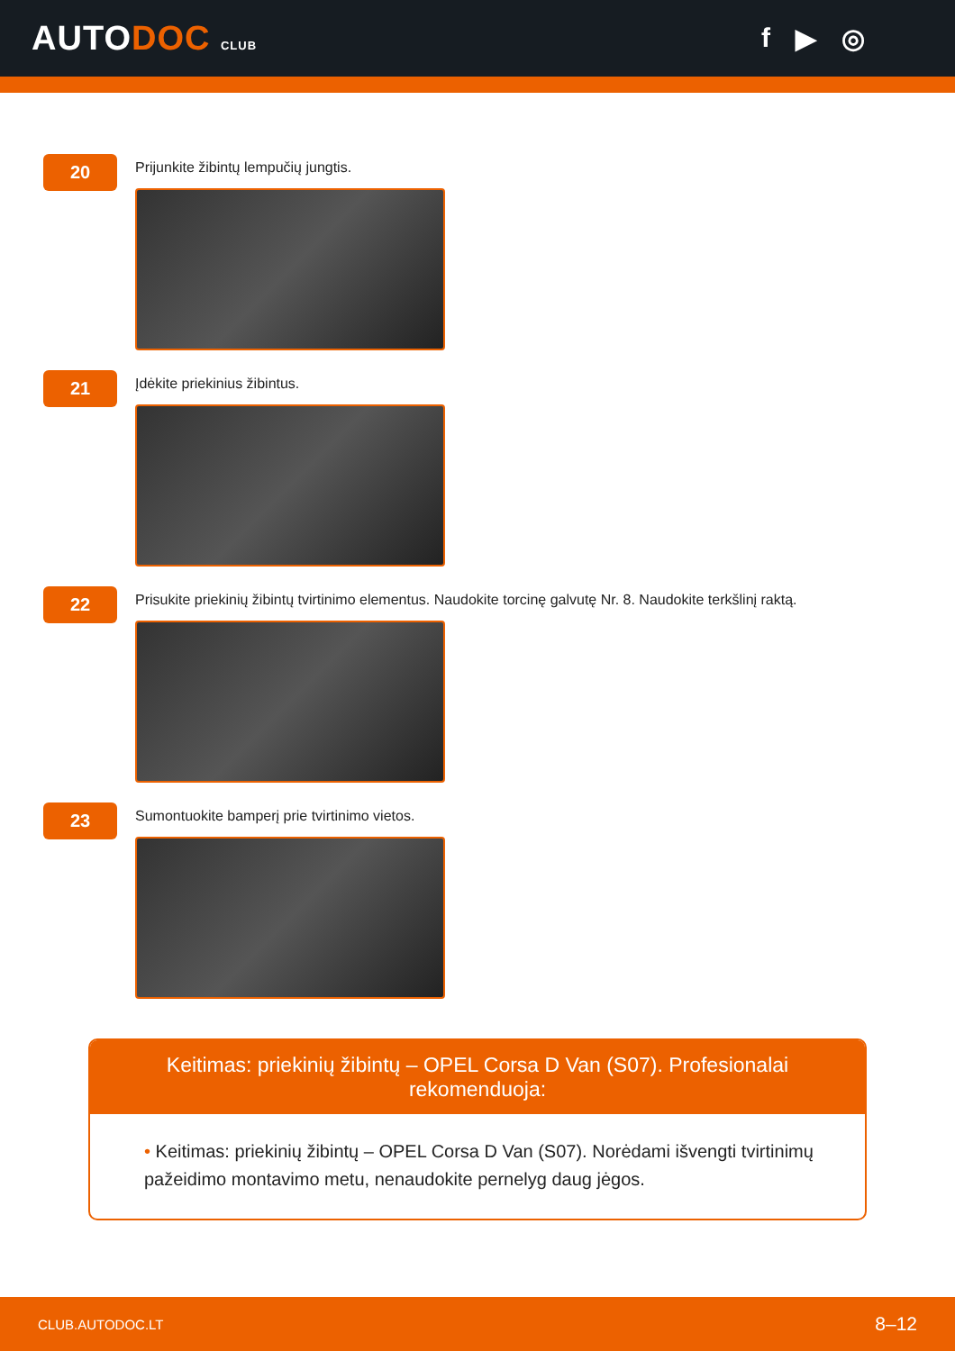AUTODOC CLUB
f ▶ ◎
20
Prijunkite žibintų lempučių jungtis.
21
Įdėkite priekinius žibintus.
22
Prisukite priekinių žibintų tvirtinimo elementus. Naudokite torcinę galvutę Nr. 8. Naudokite terkšlinį raktą.
23
Sumontuokite bamperį prie tvirtinimo vietos.
Keitimas: priekinių žibintų – OPEL Corsa D Van (S07). Profesionalai rekomenduoja:
• Keitimas: priekinių žibintų – OPEL Corsa D Van (S07). Norėdami išvengti tvirtinimų pažeidimo montavimo metu, nenaudokite pernelyg daug jėgos.
CLUB.AUTODOC.LT 8–12